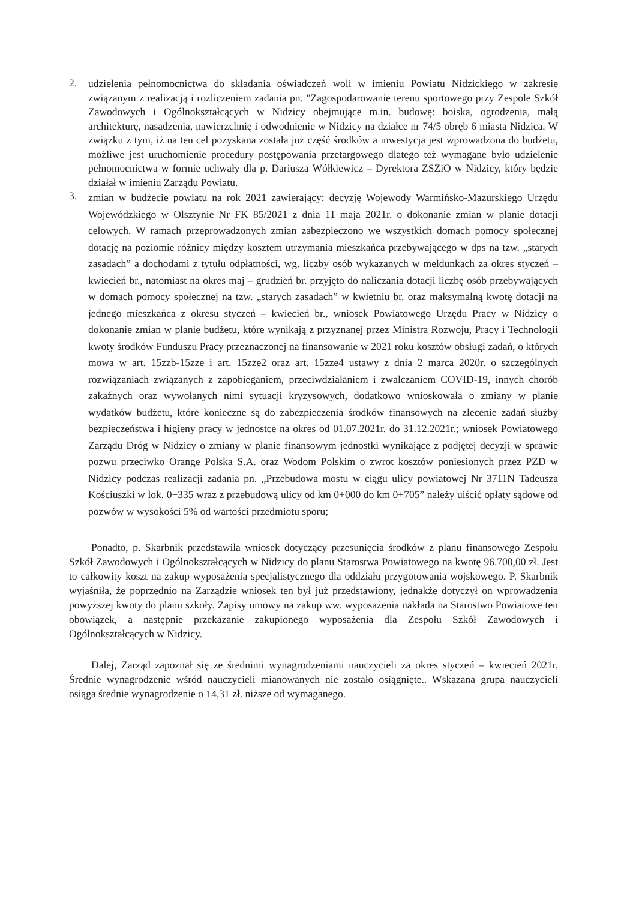2.
udzielenia pełnomocnictwa do składania oświadczeń woli w imieniu Powiatu Nidzickiego w zakresie związanym z realizacją i rozliczeniem zadania pn. "Zagospodarowanie terenu sportowego przy Zespole Szkół Zawodowych i Ogólnokształcących w Nidzicy obejmujące m.in. budowę: boiska, ogrodzenia, małą architekturę, nasadzenia, nawierzchnię i odwodnienie w Nidzicy na działce nr 74/5 obręb 6 miasta Nidzica. W związku z tym, iż na ten cel pozyskana została już część środków a inwestycja jest wprowadzona do budżetu, możliwe jest uruchomienie procedury postępowania przetargowego dlatego też wymagane było udzielenie pełnomocnictwa w formie uchwały dla p. Dariusza Wółkiewicz – Dyrektora ZSZiO w Nidzicy, który będzie działał w imieniu Zarządu Powiatu.
3.
zmian w budżecie powiatu na rok 2021 zawierający: decyzję Wojewody Warmińsko-Mazurskiego Urzędu Wojewódzkiego w Olsztynie Nr FK 85/2021 z dnia 11 maja 2021r. o dokonanie zmian w planie dotacji celowych. W ramach przeprowadzonych zmian zabezpieczono we wszystkich domach pomocy społecznej dotację na poziomie różnicy między kosztem utrzymania mieszkańca przebywającego w dps na tzw. „starych zasadach” a dochodami z tytułu odpłatności, wg. liczby osób wykazanych w meldunkach za okres styczeń – kwiecień br., natomiast na okres maj – grudzień br. przyjęto do naliczania dotacji liczbę osób przebywających w domach pomocy społecznej na tzw. „starych zasadach” w kwietniu br. oraz maksymalną kwotę dotacji na jednego mieszkańca z okresu styczeń – kwiecień br., wniosek Powiatowego Urzędu Pracy w Nidzicy o dokonanie zmian w planie budżetu, które wynikają z przyznanej przez Ministra Rozwoju, Pracy i Technologii kwoty środków Funduszu Pracy przeznaczonej na finansowanie w 2021 roku kosztów obsługi zadań, o których mowa w art. 15zzb-15zze i art. 15zze2 oraz art. 15zze4 ustawy z dnia 2 marca 2020r. o szczególnych rozwiązaniach związanych z zapobieganiem, przeciwdziałaniem i zwalczaniem COVID-19, innych chorób zakaźnych oraz wywołanych nimi sytuacji kryzysowych, dodatkowo wnioskowała o zmiany w planie wydatków budżetu, które konieczne są do zabezpieczenia środków finansowych na zlecenie zadań służby bezpieczeństwa i higieny pracy w jednostce na okres od 01.07.2021r. do 31.12.2021r.; wniosek Powiatowego Zarządu Dróg w Nidzicy o zmiany w planie finansowym jednostki wynikające z podjętej decyzji w sprawie pozwu przeciwko Orange Polska S.A. oraz Wodom Polskim o zwrot kosztów poniesionych przez PZD w Nidzicy podczas realizacji zadania pn. „Przebudowa mostu w ciągu ulicy powiatowej Nr 3711N Tadeusza Kościuszki w lok. 0+335 wraz z przebudową ulicy od km 0+000 do km 0+705” należy uiścić opłaty sądowe od pozwów w wysokości 5% od wartości przedmiotu sporu;
Ponadto, p. Skarbnik przedstawiła wniosek dotyczący przesunięcia środków z planu finansowego Zespołu Szkół Zawodowych i Ogólnokształcących w Nidzicy do planu Starostwa Powiatowego na kwotę 96.700,00 zł. Jest to całkowity koszt na zakup wyposażenia specjalistycznego dla oddziału przygotowania wojskowego. P. Skarbnik wyjaśniła, że poprzednio na Zarządzie wniosek ten był już przedstawiony, jednakże dotyczył on wprowadzenia powyższej kwoty do planu szkoły. Zapisy umowy na zakup ww. wyposażenia nakłada na Starostwo Powiatowe ten obowiązek, a następnie przekazanie zakupionego wyposażenia dla Zespołu Szkół Zawodowych i Ogólnokształcących w Nidzicy.
Dalej, Zarząd zapoznał się ze średnimi wynagrodzeniami nauczycieli za okres styczeń – kwiecień 2021r. Średnie wynagrodzenie wśród nauczycieli mianowanych nie zostało osiągnięte.. Wskazana grupa nauczycieli osiąga średnie wynagrodzenie o 14,31 zł. niższe od wymaganego.